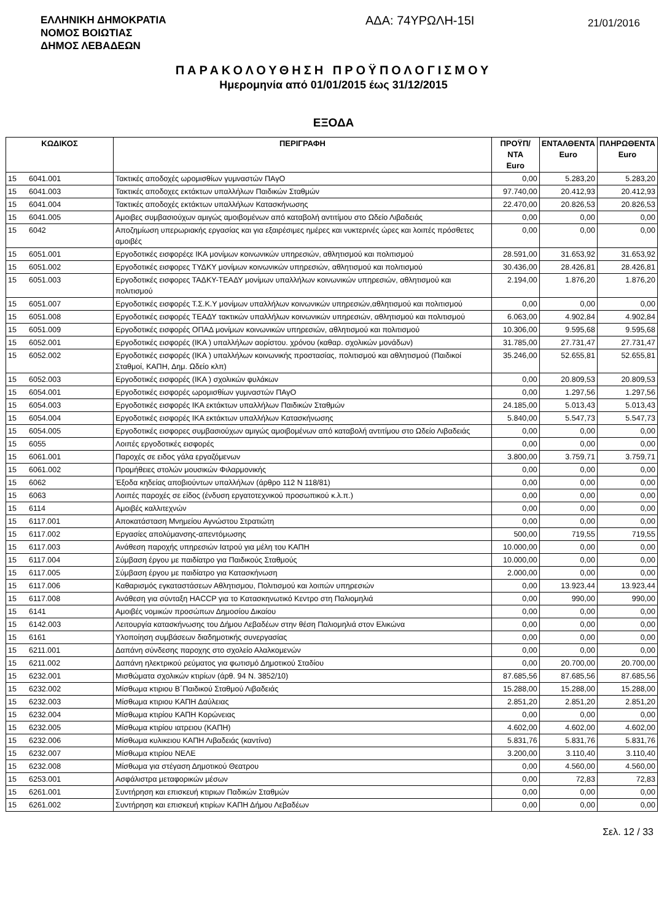ΕΛΛΗΝΙΚΗ ΔΗΜΟΚΡΑΤΙΑ
ΝΟΜΟΣ ΒΟΙΩΤΙΑΣ
ΔΗΜΟΣ ΛΕΒΑΔΕΩΝ
ΑΔΑ: 74ΥΡΩΛΗ-15Ι
21/01/2016
ΠΑΡΑΚΟΛΟΥΘΗΣΗ ΠΡΟΫΠΟΛΟΓΙΣΜΟΥ
Ημερομηνία από 01/01/2015 έως 31/12/2015
ΕΞΟΔΑ
| ΚΩΔΙΚΟΣ | | ΠΕΡΙΓΡΑΦΗ | ΠΡΟΫΠ/ΝΤΑ Euro | ΕΝΤΑΛΘΕΝΤΑ Euro | ΠΛΗΡΩΘΕΝΤΑ Euro |
| --- | --- | --- | --- | --- | --- |
| 15 | 6041.001 | Τακτικές αποδοχές ωρομισθίων γυμναστών ΠΑγΟ | 0,00 | 5.283,20 | 5.283,20 |
| 15 | 6041.003 | Τακτικές αποδοχες εκτάκτων υπαλλήλων Παιδικών Σταθμών | 97.740,00 | 20.412,93 | 20.412,93 |
| 15 | 6041.004 | Τακτικές αποδοχές εκτάκτων υπαλλήλων Κατασκήνωσης | 22.470,00 | 20.826,53 | 20.826,53 |
| 15 | 6041.005 | Αμοιβες συμβασιούχων αμιγώς αμοιβομένων από καταβολή αντιτίμου στο Ωδείο Λιβαδειάς | 0,00 | 0,00 | 0,00 |
| 15 | 6042 | Αποζημίωση υπερωριακής εργασίας και για εξαιρέσιμες ημέρες και νυκτερινές ώρες και λοιπές πρόσθετες αμοιβές | 0,00 | 0,00 | 0,00 |
| 15 | 6051.001 | Εργοδοτικές εισφορέςε ΙΚΑ μονίμων κοινωνικών υπηρεσιών, αθλητισμού και πολιτισμού | 28.591,00 | 31.653,92 | 31.653,92 |
| 15 | 6051.002 | Εργοδοτικές εισφορες ΤΥΔΚΥ μονίμων κοινωνικών υπηρεσιών, αθλητισμού και πολιτισμού | 30.436,00 | 28.426,81 | 28.426,81 |
| 15 | 6051.003 | Εργοδοτικές εισφορες ΤΑΔΚΥ-ΤΕΑΔΥ μονίμων υπαλλήλων κοινωνικών υπηρεσιών, αθλητισμού και πολιτισμού | 2.194,00 | 1.876,20 | 1.876,20 |
| 15 | 6051.007 | Εργοδοτικές εισφορές Τ.Σ.Κ.Υ μονίμων υπαλλήλων κοινωνικών υπηρεσιών,αθλητισμού και πολιτισμού | 0,00 | 0,00 | 0,00 |
| 15 | 6051.008 | Εργοδοτικές εισφορές ΤΕΑΔΥ τακτικών υπαλλήλων κοινωνικών υπηρεσιών, αθλητισμού και πολιτισμού | 6.063,00 | 4.902,84 | 4.902,84 |
| 15 | 6051.009 | Εργοδοτικές εισφορές ΟΠΑΔ μονίμων κοινωνικών υπηρεσιών, αθλητισμού και πολιτισμού | 10.306,00 | 9.595,68 | 9.595,68 |
| 15 | 6052.001 | Εργοδοτικές εισφορές (ΙΚΑ ) υπαλλήλων αορίστου. χρόνου (καθαρ. σχολικών μονάδων) | 31.785,00 | 27.731,47 | 27.731,47 |
| 15 | 6052.002 | Εργοδοτικές εισφορές (ΙΚΑ ) υπαλλήλων κοινωνικής προστασίας, πολιτισμού και αθλητισμού (Παιδικοί Σταθμοί, ΚΑΠΗ, Δημ. Ωδείο κλπ) | 35.246,00 | 52.655,81 | 52.655,81 |
| 15 | 6052.003 | Εργοδοτικές εισφορές (ΙΚΑ ) σχολικών φυλάκων | 0,00 | 20.809,53 | 20.809,53 |
| 15 | 6054.001 | Εργοδοτικές εισφορές ωρομισθίων γυμναστών ΠΑγΟ | 0,00 | 1.297,56 | 1.297,56 |
| 15 | 6054.003 | Εργοδοτικές εισφορές ΙΚΑ εκτάκτων υπαλλήλων Παιδικών Σταθμών | 24.185,00 | 5.013,43 | 5.013,43 |
| 15 | 6054.004 | Εργοδοτικές εισφορές ΙΚΑ εκτάκτων υπαλλήλων Κατασκήνωσης | 5.840,00 | 5.547,73 | 5.547,73 |
| 15 | 6054.005 | Εργοδοτικές εισφορες συμβασιούχων αμιγώς αμοιβομένων από καταβολή αντιτίμου στο Ωδείο Λιβαδειάς | 0,00 | 0,00 | 0,00 |
| 15 | 6055 | Λοιπές εργοδοτικές εισφορές | 0,00 | 0,00 | 0,00 |
| 15 | 6061.001 | Παροχές σε ειδος γάλα εργαζόμενων | 3.800,00 | 3.759,71 | 3.759,71 |
| 15 | 6061.002 | Προμήθειες στολών μουσικών Φιλαρμονικής | 0,00 | 0,00 | 0,00 |
| 15 | 6062 | Έξοδα κηδείας αποβιούντων υπαλλήλων (άρθρο 112 Ν 118/81) | 0,00 | 0,00 | 0,00 |
| 15 | 6063 | Λοιπές παροχές σε είδος (ένδυση εργατοτεχνικού προσωπικού κ.λ.π.) | 0,00 | 0,00 | 0,00 |
| 15 | 6114 | Αμοιβές καλλιτεχνών | 0,00 | 0,00 | 0,00 |
| 15 | 6117.001 | Αποκατάσταση Μνημείου Αγνώστου Στρατιώτη | 0,00 | 0,00 | 0,00 |
| 15 | 6117.002 | Εργασίες απολύμανσης-απεντόμωσης | 500,00 | 719,55 | 719,55 |
| 15 | 6117.003 | Ανάθεση παροχής υπηρεσιών Ιατρού για μέλη του ΚΑΠΗ | 10.000,00 | 0,00 | 0,00 |
| 15 | 6117.004 | Σύμβαση έργου με παιδίατρο για Παιδικούς Σταθμούς | 10.000,00 | 0,00 | 0,00 |
| 15 | 6117.005 | Σύμβαση έργου με παιδίατρο για Κατασκήνωση | 2.000,00 | 0,00 | 0,00 |
| 15 | 6117.006 | Καθαρισμός εγκαταστάσεων Αθλητισμου, Πολιτισμού και λοιπών υπηρεσιών | 0,00 | 13.923,44 | 13.923,44 |
| 15 | 6117.008 | Ανάθεση για σύνταξη HACCP για το Κατασκηνωτικό Κεντρο στη Παλιομηλιά | 0,00 | 990,00 | 990,00 |
| 15 | 6141 | Αμοιβές νομικών προσώπων Δημοσίου Δικαίου | 0,00 | 0,00 | 0,00 |
| 15 | 6142.003 | Λειτουργία κατασκήνωσης του Δήμου Λεβαδέων στην θέση Παλιομηλιά στον Ελικώνα | 0,00 | 0,00 | 0,00 |
| 15 | 6161 | Υλοποίηση συμβάσεων διαδημοτικής συνεργασίας | 0,00 | 0,00 | 0,00 |
| 15 | 6211.001 | Δαπάνη σύνδεσης παροχης στο σχολείο Αλαλκομενών | 0,00 | 0,00 | 0,00 |
| 15 | 6211.002 | Δαπάνη ηλεκτρικού ρεύματος για φωτισμό Δημοτικού Σταδίου | 0,00 | 20.700,00 | 20.700,00 |
| 15 | 6232.001 | Μισθώματα σχολικών κτιρίων (άρθ. 94 Ν. 3852/10) | 87.685,56 | 87.685,56 | 87.685,56 |
| 15 | 6232.002 | Μίσθωμα κτιριου Β΄Παιδικού Σταθμού Λιβαδειάς | 15.288,00 | 15.288,00 | 15.288,00 |
| 15 | 6232.003 | Μίσθωμα κτιριου ΚΑΠΗ Δαύλειας | 2.851,20 | 2.851,20 | 2.851,20 |
| 15 | 6232.004 | Μίσθωμα κτιρίου ΚΑΠΗ Κορώνειας | 0,00 | 0,00 | 0,00 |
| 15 | 6232.005 | Μίσθωμα κτιρίου ιατρειου (ΚΑΠΗ) | 4.602,00 | 4.602,00 | 4.602,00 |
| 15 | 6232.006 | Μίσθωμα κυλικειου ΚΑΠΗ Λιβαδειάς (καντίνα) | 5.831,76 | 5.831,76 | 5.831,76 |
| 15 | 6232.007 | Μίσθωμα κτιρίου ΝΕΛΕ | 3.200,00 | 3.110,40 | 3.110,40 |
| 15 | 6232.008 | Μίσθωμα για στέγαση Δημοτικού Θεατρου | 0,00 | 4.560,00 | 4.560,00 |
| 15 | 6253.001 | Ασφάλιστρα μεταφορικών μέσων | 0,00 | 72,83 | 72,83 |
| 15 | 6261.001 | Συντήρηση και επισκευή κτιριων Παδικών Σταθμών | 0,00 | 0,00 | 0,00 |
| 15 | 6261.002 | Συντήρηση και επισκευή κτιρίων ΚΑΠΗ Δήμου Λεβαδέων | 0,00 | 0,00 | 0,00 |
Σελ. 12 / 33